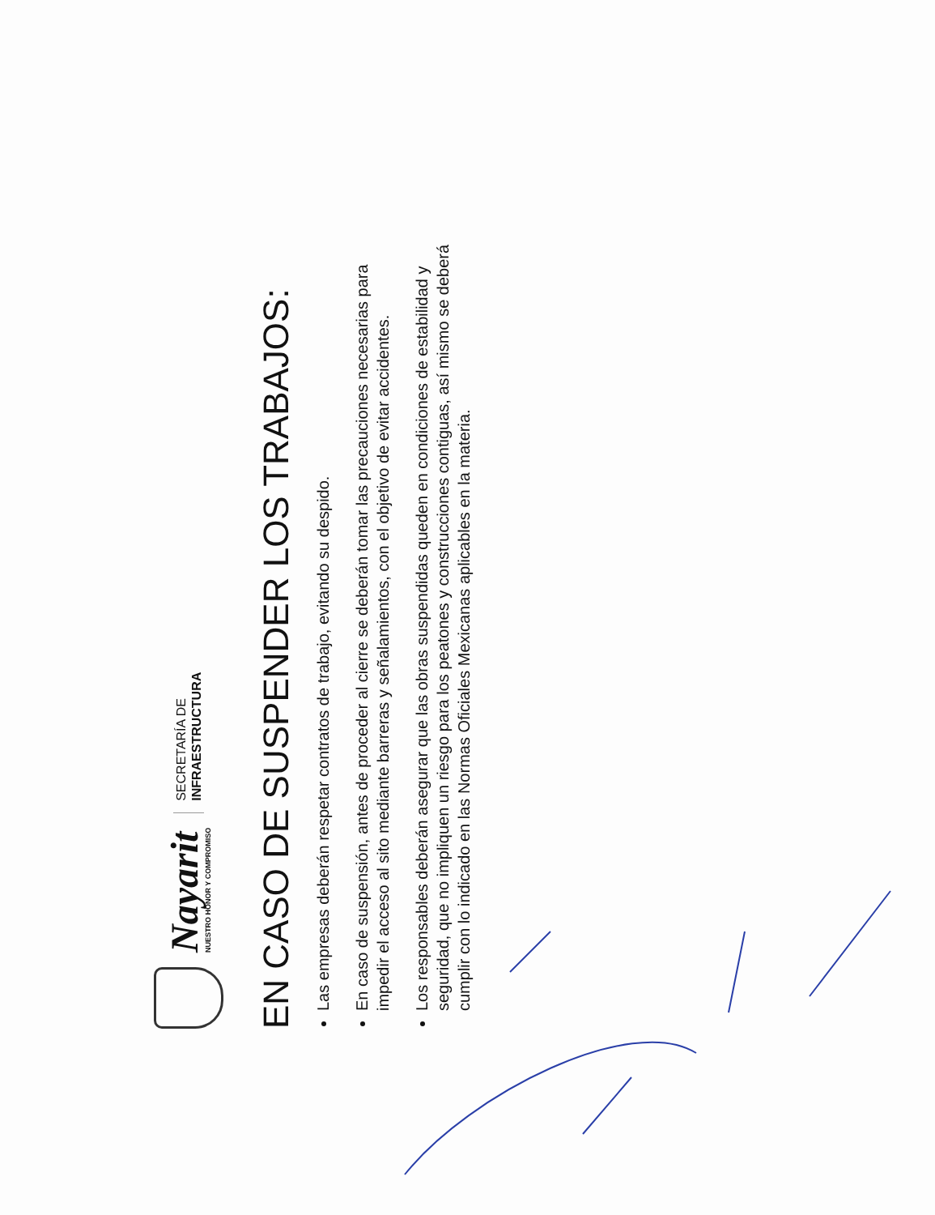Nayarit
NUESTRO HONOR Y COMPROMISO
SECRETARÍA DE
INFRAESTRUCTURA
EN CASO DE SUSPENDER LOS TRABAJOS:
Las empresas deberán respetar contratos de trabajo, evitando su despido.
En caso de suspensión, antes de proceder al cierre se deberán tomar las precauciones necesarias para impedir el acceso al sito mediante barreras y señalamientos, con el objetivo de evitar accidentes.
Los responsables deberán asegurar que las obras suspendidas queden en condiciones de estabilidad y seguridad, que no impliquen un riesgo para los peatones y construcciones contiguas, así mismo se deberá cumplir con lo indicado en las Normas Oficiales Mexicanas aplicables en la materia.